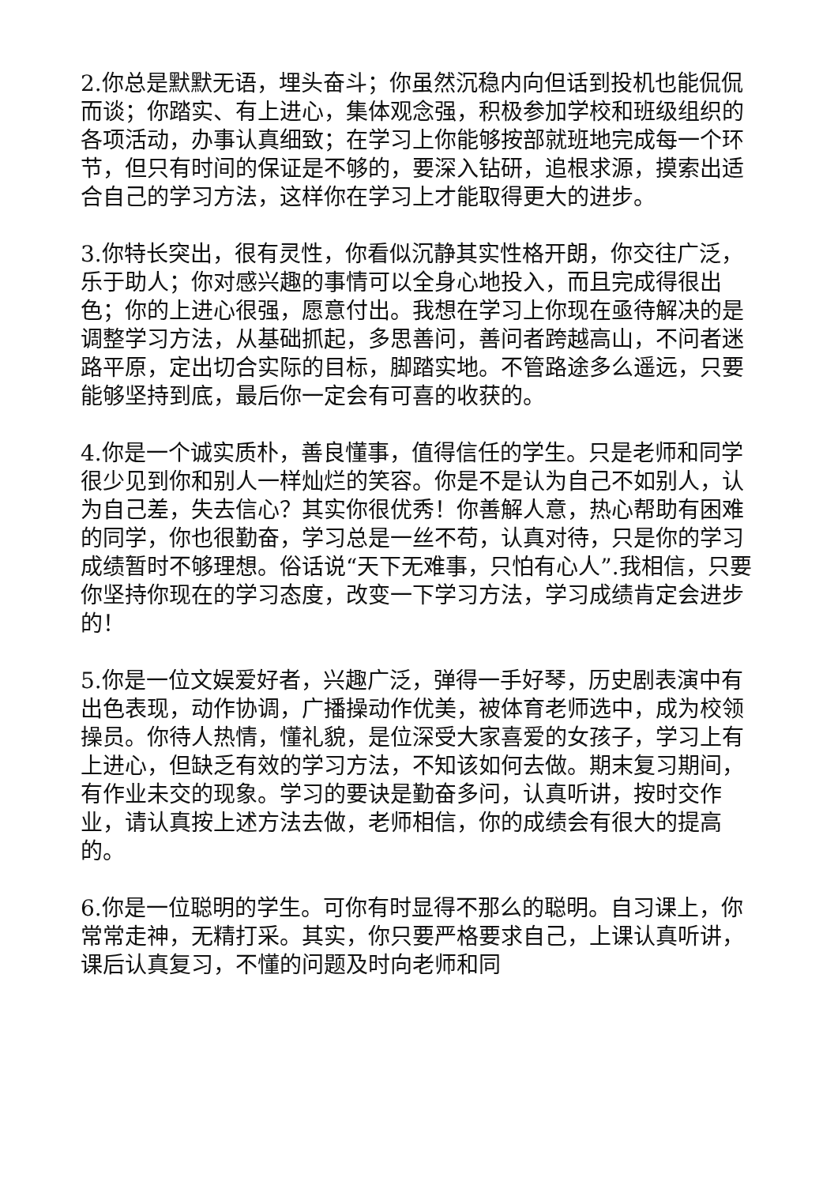2.你总是默默无语，埋头奋斗；你虽然沉稳内向但话到投机也能侃侃而谈；你踏实、有上进心，集体观念强，积极参加学校和班级组织的各项活动，办事认真细致；在学习上你能够按部就班地完成每一个环节，但只有时间的保证是不够的，要深入钻研，追根求源，摸索出适合自己的学习方法，这样你在学习上才能取得更大的进步。
3.你特长突出，很有灵性，你看似沉静其实性格开朗，你交往广泛，乐于助人；你对感兴趣的事情可以全身心地投入，而且完成得很出色；你的上进心很强，愿意付出。我想在学习上你现在亟待解决的是调整学习方法，从基础抓起，多思善问，善问者跨越高山，不问者迷路平原，定出切合实际的目标，脚踏实地。不管路途多么遥远，只要能够坚持到底，最后你一定会有可喜的收获的。
4.你是一个诚实质朴，善良懂事，值得信任的学生。只是老师和同学很少见到你和别人一样灿烂的笑容。你是不是认为自己不如别人，认为自己差，失去信心？其实你很优秀！你善解人意，热心帮助有困难的同学，你也很勤奋，学习总是一丝不苟，认真对待，只是你的学习成绩暂时不够理想。俗话说“天下无难事，只怕有心人”.我相信，只要你坚持你现在的学习态度，改变一下学习方法，学习成绩肯定会进步的！
5.你是一位文娱爱好者，兴趣广泛，弹得一手好琴，历史剧表演中有出色表现，动作协调，广播操动作优美，被体育老师选中，成为校领操员。你待人热情，懂礼貌，是位深受大家喜爱的女孩子，学习上有上进心，但缺乏有效的学习方法，不知该如何去做。期末复习期间，有作业未交的现象。学习的要诀是勤奋多问，认真听讲，按时交作业，请认真按上述方法去做，老师相信，你的成绩会有很大的提高的。
6.你是一位聪明的学生。可你有时显得不那么的聪明。自习课上，你常常走神，无精打采。其实，你只要严格要求自己，上课认真听讲，课后认真复习，不懂的问题及时向老师和同